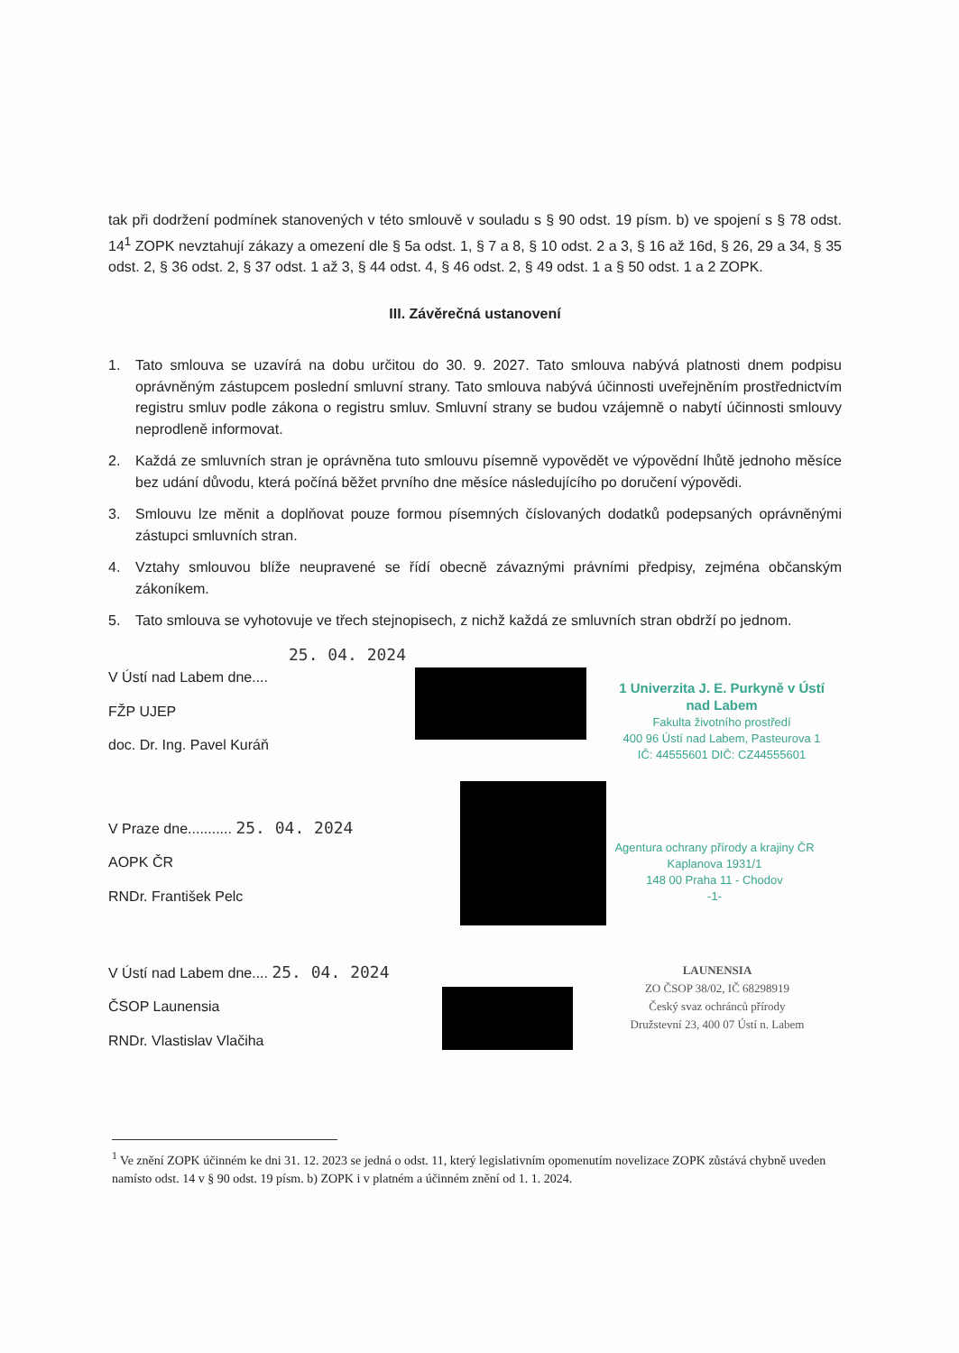tak při dodržení podmínek stanovených v této smlouvě v souladu s § 90 odst. 19 písm. b) ve spojení s § 78 odst. 14<sup>1</sup> ZOPK nevztahují zákazy a omezení dle § 5a odst. 1, § 7 a 8, § 10 odst. 2 a 3, § 16 až 16d, § 26, 29 a 34, § 35 odst. 2, § 36 odst. 2, § 37 odst. 1 až 3, § 44 odst. 4, § 46 odst. 2, § 49 odst. 1 a § 50 odst. 1 a 2 ZOPK.
III. Závěrečná ustanovení
1. Tato smlouva se uzavírá na dobu určitou do 30. 9. 2027. Tato smlouva nabývá platnosti dnem podpisu oprávněným zástupcem poslední smluvní strany. Tato smlouva nabývá účinnosti uveřejněním prostřednictvím registru smluv podle zákona o registru smluv. Smluvní strany se budou vzájemně o nabytí účinnosti smlouvy neprodleně informovat.
2. Každá ze smluvních stran je oprávněna tuto smlouvu písemně vypovědět ve výpovědní lhůtě jednoho měsíce bez udání důvodu, která počíná běžet prvního dne měsíce následujícího po doručení výpovědi.
3. Smlouvu lze měnit a doplňovat pouze formou písemných číslovaných dodatků podepsaných oprávněnými zástupci smluvních stran.
4. Vztahy smlouvou blíže neupravené se řídí obecně závaznými právními předpisy, zejména občanským zákoníkem.
5. Tato smlouva se vyhotovuje ve třech stejnopisech, z nichž každá ze smluvních stran obdrží po jednom.
25. 04. 2024
V Ústí nad Labem dne....
FŽP UJEP
doc. Dr. Ing. Pavel Kuráň
1 Univerzita J. E. Purkyně v Ústí nad Labem
Fakulta životního prostředí
400 96 Ústí nad Labem, Pasteurova 1
IČ: 44555601 DIČ: CZ44555601
V Praze dne........... 25. 04. 2024
AOPK ČR
RNDr. František Pelc
Agentura ochrany přírody a krajiny ČR
Kaplanova 1931/1
148 00 Praha 11 - Chodov
-1-
V Ústí nad Labem dne.... 25. 04. 2024
ČSOP Launensia
RNDr. Vlastislav Vlačiha
LAUNENSIA
ZO ČSOP 38/02, IČ 68298919
Český svaz ochránců přírody
Družstevní 23, 400 07 Ústí n. Labem
<sup>1</sup> Ve znění ZOPK účinném ke dni 31. 12. 2023 se jedná o odst. 11, který legislativním opomenutím novelizace ZOPK zůstává chybně uveden namísto odst. 14 v § 90 odst. 19 písm. b) ZOPK i v platném a účinném znění od 1. 1. 2024.